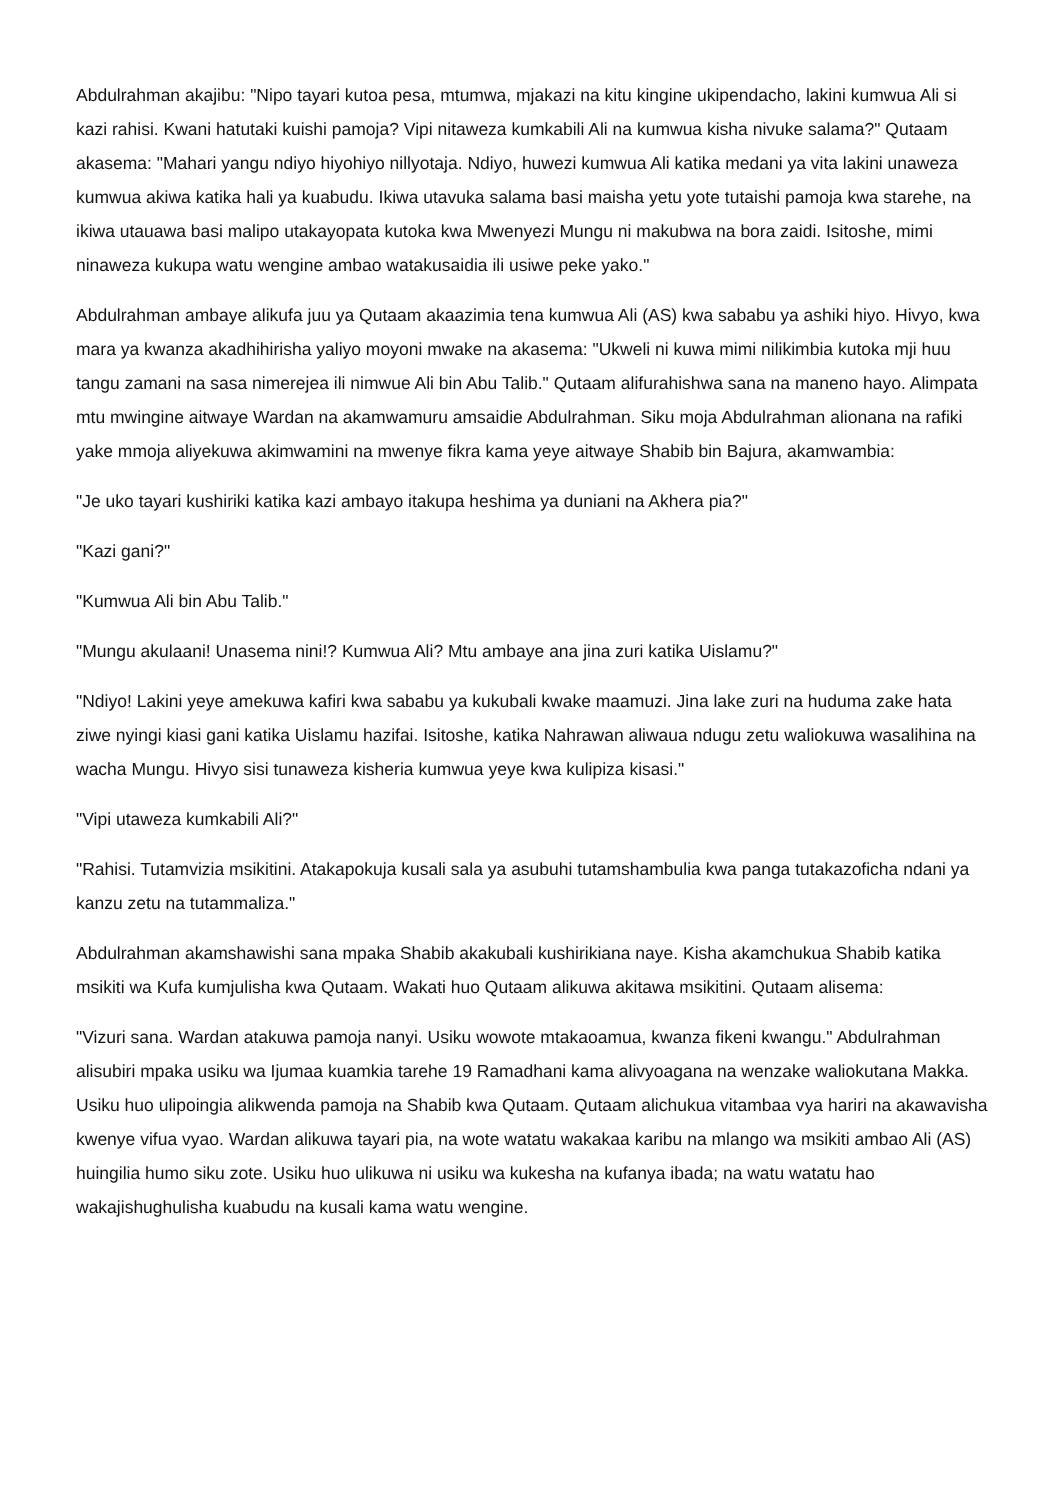Abdulrahman akajibu: "Nipo tayari kutoa pesa, mtumwa, mjakazi na kitu kingine ukipendacho, lakini kumwua Ali si kazi rahisi. Kwani hatutaki kuishi pamoja? Vipi nitaweza kumkabili Ali na kumwua kisha nivuke salama?" Qutaam akasema: "Mahari yangu ndiyo hiyohiyo nillyotaja. Ndiyo, huwezi kumwua Ali katika medani ya vita lakini unaweza kumwua akiwa katika hali ya kuabudu. Ikiwa utavuka salama basi maisha yetu yote tutaishi pamoja kwa starehe, na ikiwa utauawa basi malipo utakayopata kutoka kwa Mwenyezi Mungu ni makubwa na bora zaidi. Isitoshe, mimi ninaweza kukupa watu wengine ambao watakusaidia ili usiwe peke yako."
Abdulrahman ambaye alikufa juu ya Qutaam akaazimia tena kumwua Ali (AS) kwa sababu ya ashiki hiyo. Hivyo, kwa mara ya kwanza akadhihirisha yaliyo moyoni mwake na akasema: "Ukweli ni kuwa mimi nilikimbia kutoka mji huu tangu zamani na sasa nimerejea ili nimwue Ali bin Abu Talib." Qutaam alifurahishwa sana na maneno hayo. Alimpata mtu mwingine aitwaye Wardan na akamwamuru amsaidie Abdulrahman. Siku moja Abdulrahman alionana na rafiki yake mmoja aliyekuwa akimwamini na mwenye fikra kama yeye aitwaye Shabib bin Bajura, akamwambia:
"Je uko tayari kushiriki katika kazi ambayo itakupa heshima ya duniani na Akhera pia?"
"Kazi gani?"
"Kumwua Ali bin Abu Talib."
"Mungu akulaani! Unasema nini!? Kumwua Ali? Mtu ambaye ana jina zuri katika Uislamu?"
"Ndiyo! Lakini yeye amekuwa kafiri kwa sababu ya kukubali kwake maamuzi. Jina lake zuri na huduma zake hata ziwe nyingi kiasi gani katika Uislamu hazifai. Isitoshe, katika Nahrawan aliwaua ndugu zetu waliokuwa wasalihina na wacha Mungu. Hivyo sisi tunaweza kisheria kumwua yeye kwa kulipiza kisasi."
"Vipi utaweza kumkabili Ali?"
"Rahisi. Tutamvizia msikitini. Atakapokuja kusali sala ya asubuhi tutamshambulia kwa panga tutakazoficha ndani ya kanzu zetu na tutammaliza."
Abdulrahman akamshawishi sana mpaka Shabib akakubali kushirikiana naye. Kisha akamchukua Shabib katika msikiti wa Kufa kumjulisha kwa Qutaam. Wakati huo Qutaam alikuwa akitawa msikitini. Qutaam alisema:
"Vizuri sana. Wardan atakuwa pamoja nanyi. Usiku wowote mtakaoamua, kwanza fikeni kwangu." Abdulrahman alisubiri mpaka usiku wa Ijumaa kuamkia tarehe 19 Ramadhani kama alivyoagana na wenzake waliokutana Makka. Usiku huo ulipoingia alikwenda pamoja na Shabib kwa Qutaam. Qutaam alichukua vitambaa vya hariri na akawavisha kwenye vifua vyao. Wardan alikuwa tayari pia, na wote watatu wakakaa karibu na mlango wa msikiti ambao Ali (AS) huingilia humo siku zote. Usiku huo ulikuwa ni usiku wa kukesha na kufanya ibada; na watu watatu hao wakajishughulisha kuabudu na kusali kama watu wengine.